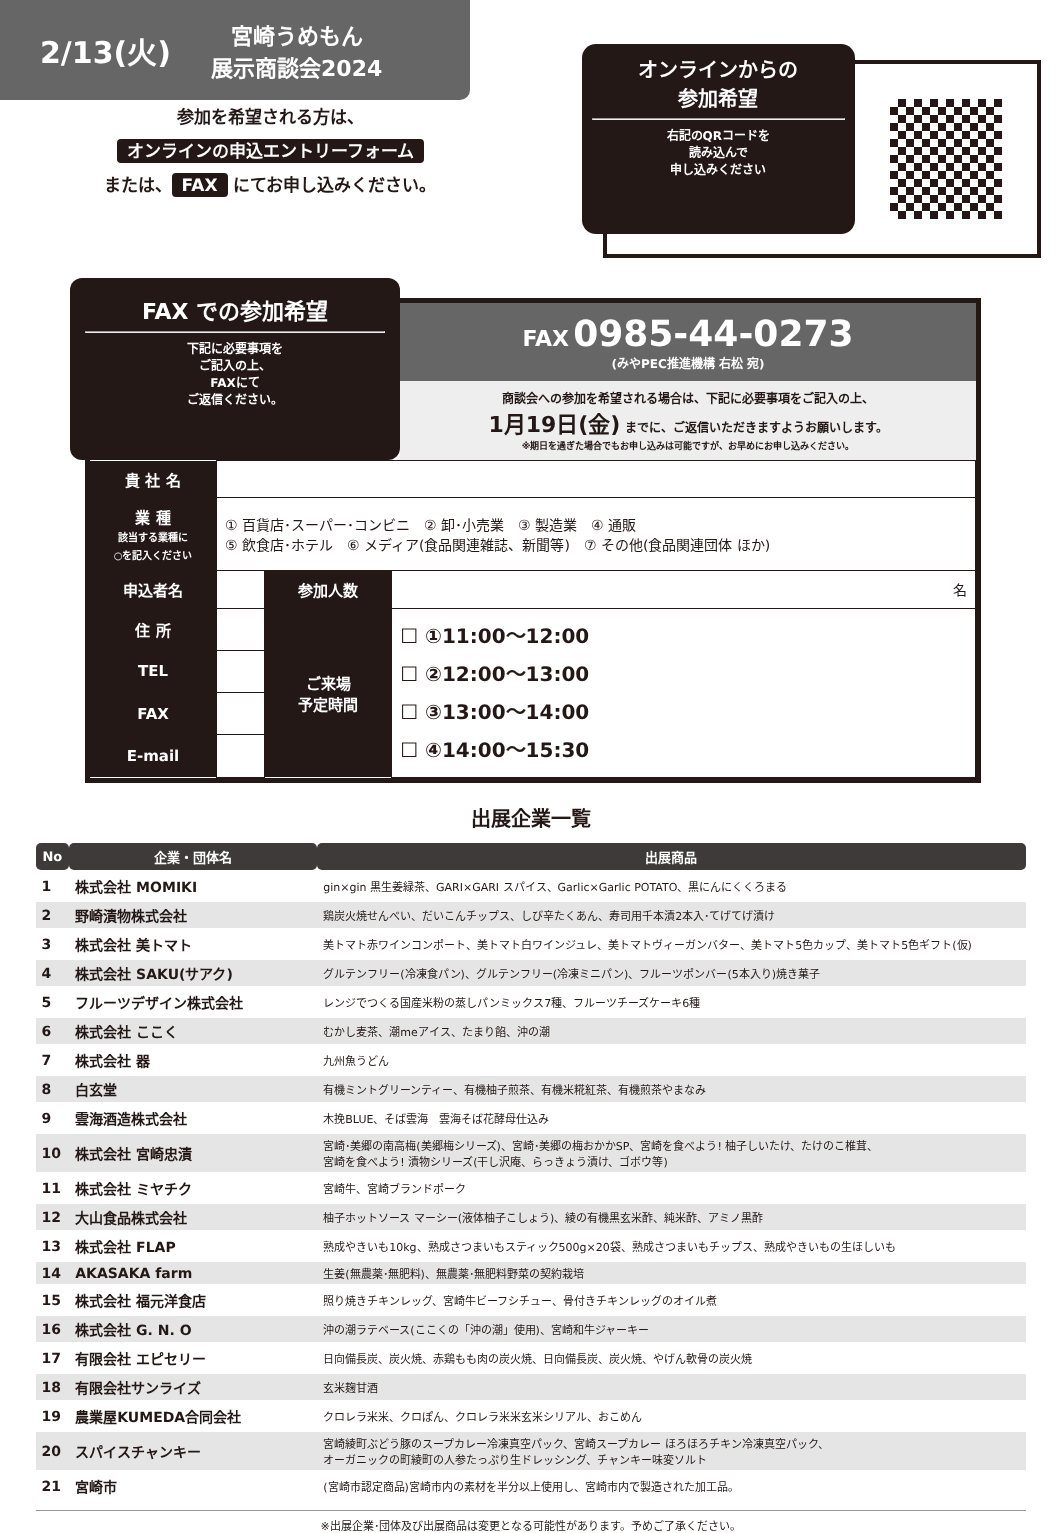2/13(火)
宮崎うめもん
展示商談会2024
参加を希望される方は、
オンラインの申込エントリーフォーム
または、 FAX にてお申し込みください。
オンラインからの
参加希望
右記のQRコードを
読み込んで
申し込みください
FAX での参加希望
下記に必要事項を
ご記入の上、
FAXにて
ご返信ください。
FAX 0985-44-0273
(みやPEC推進機構 右松 宛)
商談会への参加を希望される場合は、下記に必要事項をご記入の上、
1月19日(金) までに、ご返信いただきますようお願いします。
※期日を過ぎた場合でもお申し込みは可能ですが、お早めにお申し込みください。
| 貴 社 名 | | | |
| 業 種 該当する業種に ○を記入ください | ① 百貨店･スーパー･コンビニ ② 卸･小売業 ③ 製造業 ④ 通販 ⑤ 飲食店･ホテル ⑥ メディア(食品関連雑誌、新聞等) ⑦ その他(食品関連団体 ほか) | | |
| 申込者名 | | 参加人数 | 名 |
| 住 所 | | ご来場 予定時間 | ☐ ①11:00～12:00 ☐ ②12:00～13:00 ☐ ③13:00～14:00 ☐ ④14:00～15:30 |
| TEL | | | |
| FAX | | | |
| E-mail | | | |
出展企業一覧
| No | 企業・団体名 | 出展商品 |
| --- | --- | --- |
| 1 | 株式会社 MOMIKI | gin×gin 黒生姜緑茶、GARI×GARI スパイス、Garlic×Garlic POTATO、黒にんにくくろまる |
| 2 | 野崎漬物株式会社 | 鶏炭火焼せんべい、だいこんチップス、しび辛たくあん、寿司用千本漬2本入･てげてげ漬け |
| 3 | 株式会社 美トマト | 美トマト赤ワインコンポート、美トマト白ワインジュレ、美トマトヴィーガンバター、美トマト5色カップ、美トマト5色ギフト(仮) |
| 4 | 株式会社 SAKU(サアク) | グルテンフリー(冷凍食パン)、グルテンフリー(冷凍ミニパン)、フルーツポンバー(5本入り)焼き菓子 |
| 5 | フルーツデザイン株式会社 | レンジでつくる国産米粉の蒸しパンミックス7種、フルーツチーズケーキ6種 |
| 6 | 株式会社 ここく | むかし麦茶、潮meアイス、たまり餡、沖の潮 |
| 7 | 株式会社 器 | 九州魚うどん |
| 8 | 白玄堂 | 有機ミントグリーンティー、有機柚子煎茶、有機米糀紅茶、有機煎茶やまなみ |
| 9 | 雲海酒造株式会社 | 木挽BLUE、そば雲海 雲海そば花酵母仕込み |
| 10 | 株式会社 宮崎忠漬 | 宮崎･美郷の南高梅(美郷梅シリーズ)、宮崎･美郷の梅おかかSP、宮崎を食べよう! 柚子しいたけ、たけのこ椎茸、 宮崎を食べよう! 漬物シリーズ(干し沢庵、らっきょう漬け、ゴボウ等) |
| 11 | 株式会社 ミヤチク | 宮崎牛、宮崎ブランドポーク |
| 12 | 大山食品株式会社 | 柚子ホットソース マーシー(液体柚子こしょう)、綾の有機黒玄米酢、純米酢、アミノ黒酢 |
| 13 | 株式会社 FLAP | 熟成やきいも10kg、熟成さつまいもスティック500g×20袋、熟成さつまいもチップス、熟成やきいもの生ほしいも |
| 14 | AKASAKA farm | 生姜(無農薬･無肥料)、無農薬･無肥料野菜の契約栽培 |
| 15 | 株式会社 福元洋食店 | 照り焼きチキンレッグ、宮崎牛ビーフシチュー、骨付きチキンレッグのオイル煮 |
| 16 | 株式会社 G. N. O | 沖の潮ラテベース(ここくの「沖の潮」使用)、宮崎和牛ジャーキー |
| 17 | 有限会社 エピセリー | 日向備長炭、炭火焼、赤鶏もも肉の炭火焼、日向備長炭、炭火焼、やげん軟骨の炭火焼 |
| 18 | 有限会社サンライズ | 玄米麹甘酒 |
| 19 | 農業屋KUMEDA合同会社 | クロレラ米米、クロぽん、クロレラ米米玄米シリアル、おこめん |
| 20 | スパイスチャンキー | 宮崎綾町ぶどう豚のスープカレー冷凍真空パック、宮崎スープカレー ほろほろチキン冷凍真空パック、 オーガニックの町綾町の人参たっぷり生ドレッシング、チャンキー味変ソルト |
| 21 | 宮崎市 | (宮崎市認定商品)宮崎市内の素材を半分以上使用し、宮崎市内で製造された加工品。 |
※出展企業･団体及び出展商品は変更となる可能性があります。予めご了承ください。